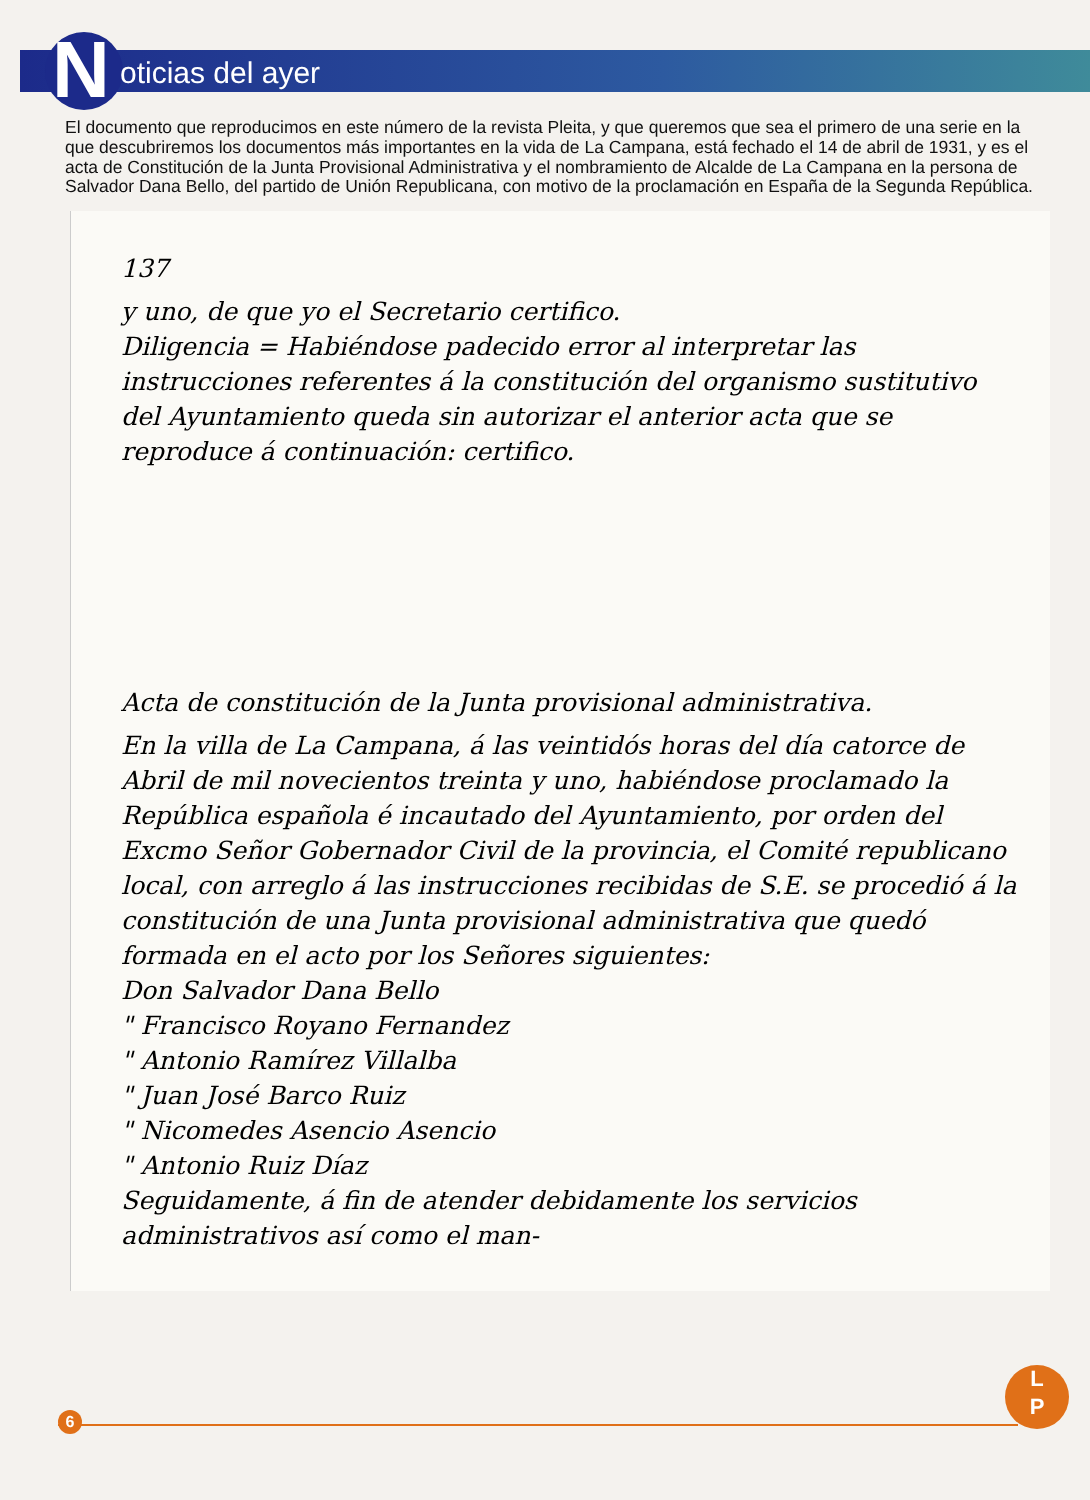N oticias del ayer
El documento que reproducimos en este número de la revista Pleita, y que queremos que sea el primero de una serie en la que descubriremos los documentos más importantes en la vida de La Campana, está fechado el 14 de abril de 1931, y es el acta de Constitución de la Junta Provisional Administrativa y el nombramiento de Alcalde de La Campana en la persona de Salvador Dana Bello, del partido de Unión Republicana, con motivo de la proclamación en España de la Segunda República.
137
y uno, de que yo el Secretario certifico.
Diligencia = Habiéndose padecido error al interpretar las instrucciones referentes á la constitución del organismo sustitutivo del Ayuntamiento queda sin autorizar el anterior acta que se reproduce á continuación: certifico.
Acta de constitución de la Junta provisional administrativa.
En la villa de La Campana, á las veintidós horas del día catorce de Abril de mil novecientos treinta y uno, habiéndose proclamado la República española é incautado del Ayuntamiento, por orden del Excmo Señor Gobernador Civil de la provincia, el Comité republicano local, con arreglo á las instrucciones recibidas de S.E. se procedió á la constitución de una Junta provisional administrativa que quedó formada en el acto por los Señores siguientes:
Don Salvador Dana Bello
" Francisco Royano Fernandez
" Antonio Ramírez Villalba
" Juan José Barco Ruiz
" Nicomedes Asencio Asencio
" Antonio Ruiz Díaz
Seguidamente, á fin de atender debidamente los servicios administrativos así como el man-
6
L
P